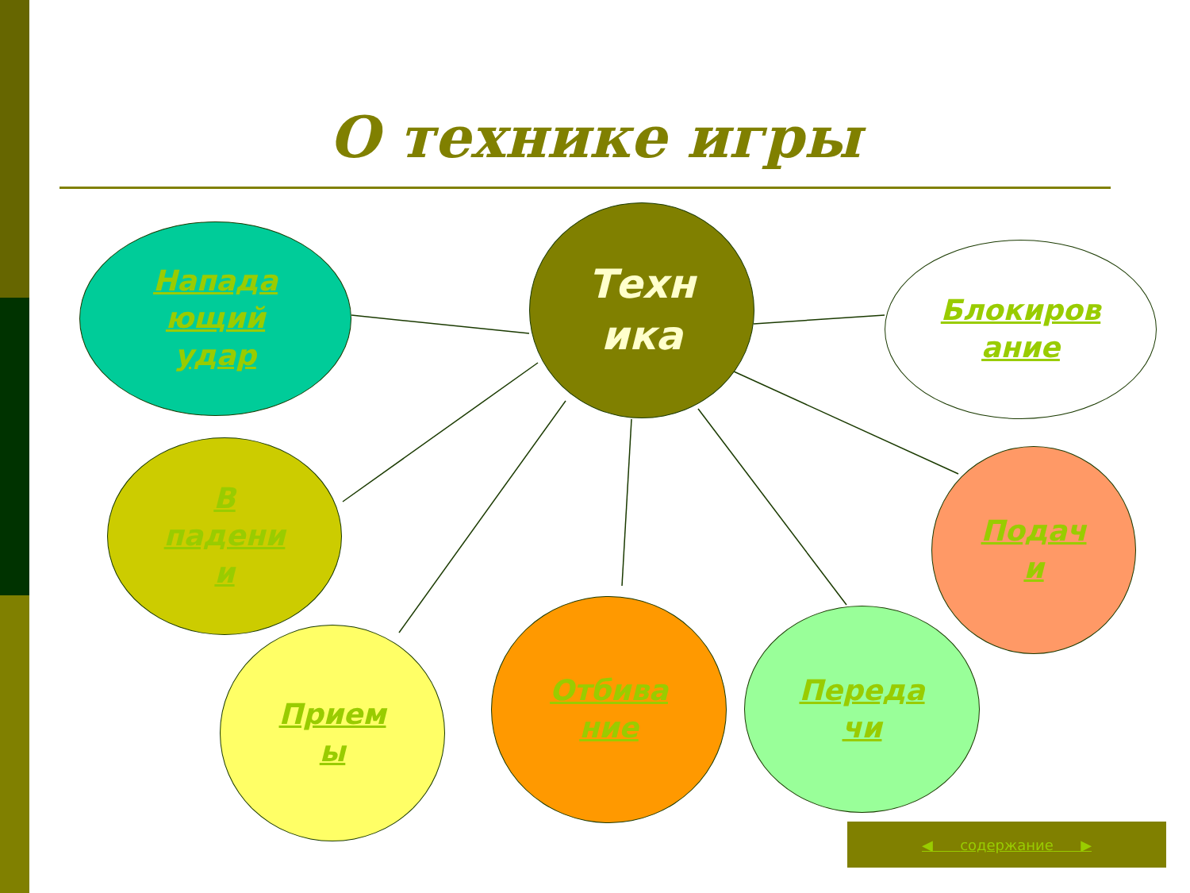О технике игры
Техн
ика
Напада
ющий
удар
Блокиров
ание
В
падени
и
Подач
и
Прием
ы
Отбива
ние
Переда
чи
◀ содержание ▶